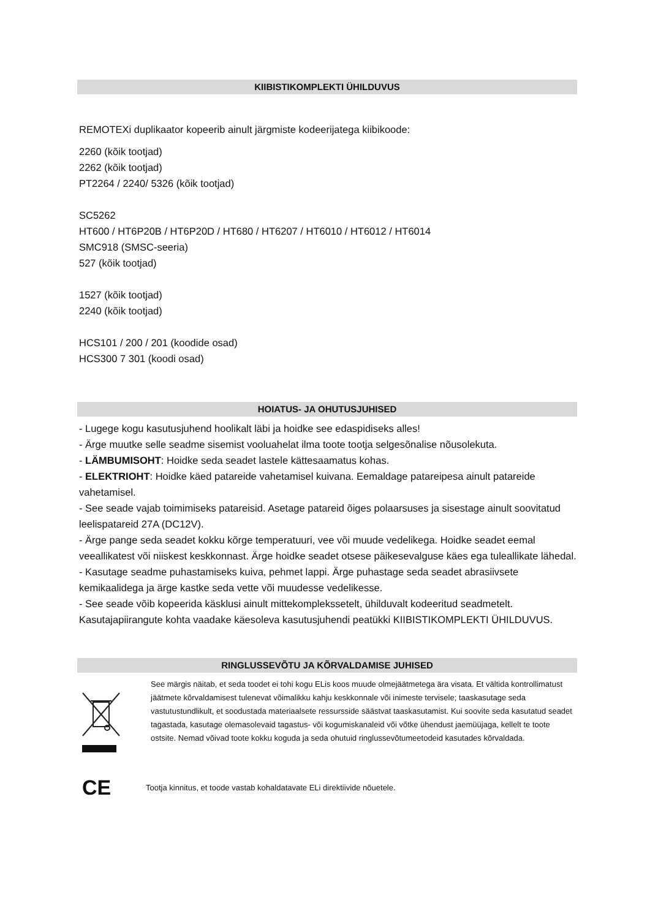KIIBISTIKOMPLEKTI ÜHILDUVUS
REMOTEXi duplikaator kopeerib ainult järgmiste kodeerijatega kiibikoode:
2260 (kõik tootjad)
2262 (kõik tootjad)
PT2264 / 2240/ 5326 (kõik tootjad)
SC5262
HT600 / HT6P20B / HT6P20D / HT680 / HT6207 / HT6010 / HT6012 / HT6014
SMC918 (SMSC-seeria)
527 (kõik tootjad)
1527 (kõik tootjad)
2240 (kõik tootjad)
HCS101 / 200 / 201 (koodide osad)
HCS300 7 301 (koodi osad)
HOIATUS- JA OHUTUSJUHISED
- Lugege kogu kasutusjuhend hoolikalt läbi ja hoidke see edaspidiseks alles!
- Ärge muutke selle seadme sisemist vooluahelat ilma toote tootja selgesõnalise nõusolekuta.
- LÄMBUMISOHT: Hoidke seda seadet lastele kättesaamatus kohas.
- ELEKTRIOHT: Hoidke käed patareide vahetamisel kuivana. Eemaldage patareipesa ainult patareide vahetamisel.
- See seade vajab toimimiseks patareisid. Asetage patareid õiges polaarsuses ja sisestage ainult soovitatud leelispatareid 27A (DC12V).
- Ärge pange seda seadet kokku kõrge temperatuuri, vee või muude vedelikega. Hoidke seadet eemal veeallikatest või niiskest keskkonnast. Ärge hoidke seadet otsese päikesevalguse käes ega tuleallikate lähedal.
- Kasutage seadme puhastamiseks kuiva, pehmet lappi. Ärge puhastage seda seadet abrasiivsete kemikaalidega ja ärge kastke seda vette või muudesse vedelikesse.
- See seade võib kopeerida käsklusi ainult mittekomplekssetelt, ühilduvalt kodeeritud seadmetelt. Kasutajapiirangute kohta vaadake käesoleva kasutusjuhendi peatükki KIIBISTIKOMPLEKTI ÜHILDUVUS.
RINGLUSSEVÕTU JA KÕRVALDAMISE JUHISED
See märgis näitab, et seda toodet ei tohi kogu ELis koos muude olmejäätmetega ära visata. Et vältida kontrollimatust jäätmete kõrvaldamisest tulenevat võimalikku kahju keskkonnale või inimeste tervisele; taaskasutage seda vastutustundlikult, et soodustada materiaalsete ressursside säästvat taaskasutamist. Kui soovite seda kasutatud seadet tagastada, kasutage olemasolevaid tagastus- või kogumiskanaleid või võtke ühendust jaemüüjaga, kellelt te toote ostsite. Nemad võivad toote kokku koguda ja seda ohutuid ringlussevõtumeetodeid kasutades kõrvaldada.
CE
Tootja kinnitus, et toode vastab kohaldatavate ELi direktiivide nõuetele.